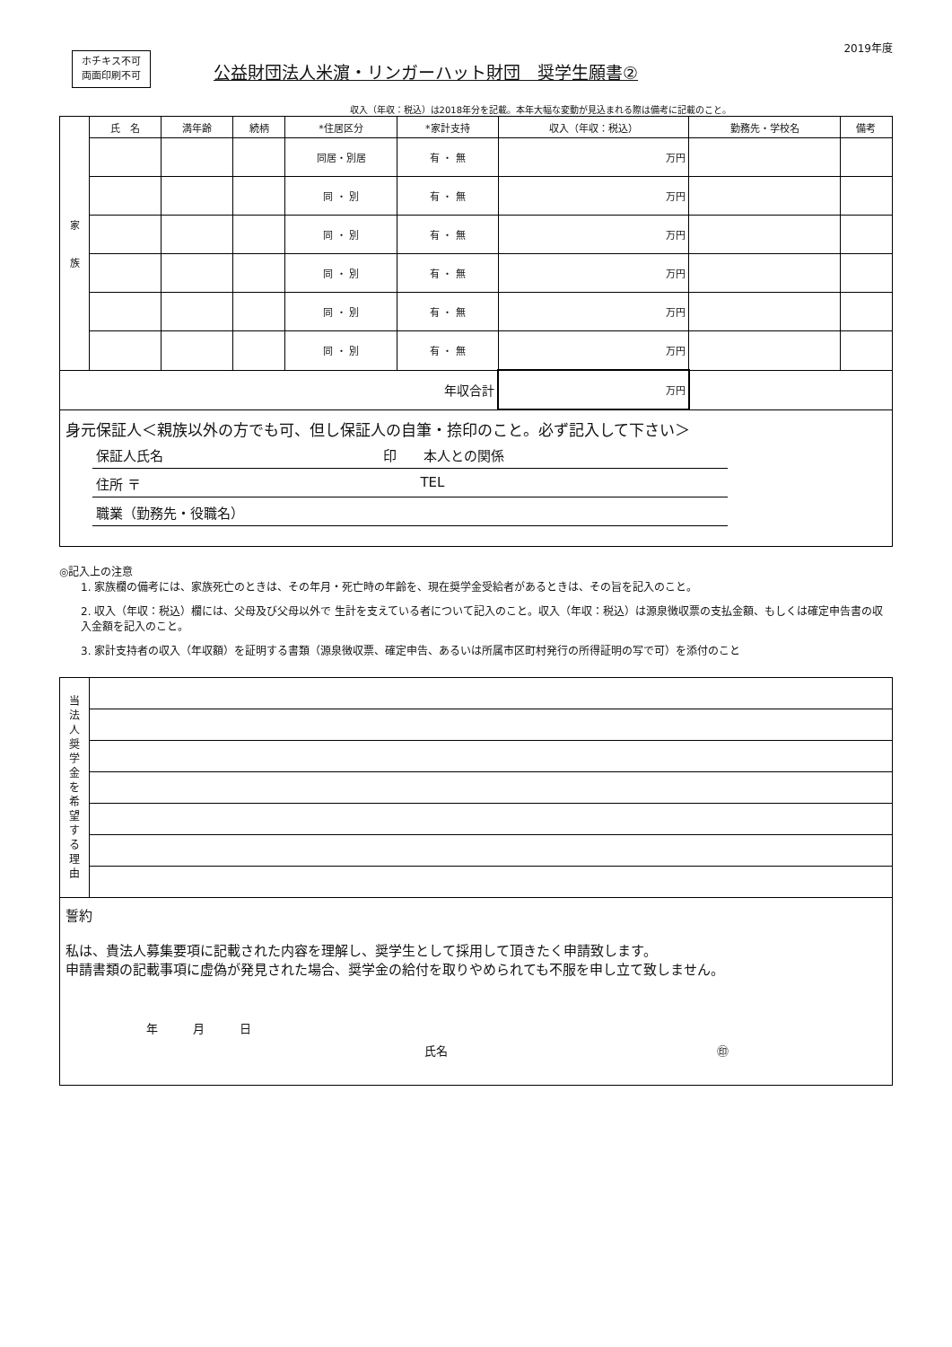ホチキス不可
両面印刷不可
公益財団法人米濵・リンガーハット財団　奨学生願書②
2019年度
収入（年収：税込）は2018年分を記載。本年大幅な変動が見込まれる際は備考に記載のこと。
| 家 族 | 氏 名 | 満年齢 | 続柄 | *住居区分 | *家計支持 | 収入（年収：税込） | 勤務先・学校名 | 備考 |
| | | | | 同居・別居 | 有 ・ 無 | 万円 | | |
| | | | | 同 ・ 別 | 有 ・ 無 | 万円 | | |
| | | | | 同 ・ 別 | 有 ・ 無 | 万円 | | |
| | | | | 同 ・ 別 | 有 ・ 無 | 万円 | | |
| | | | | 同 ・ 別 | 有 ・ 無 | 万円 | | |
| | | | | 同 ・ 別 | 有 ・ 無 | 万円 | | |
| 年収合計 | | | | | | 万円 | | |
身元保証人＜親族以外の方でも可、但し保証人の自筆・捺印のこと。必ず記入して下さい＞
保証人氏名 印　　本人との関係
住所 〒 TEL
職業（勤務先・役職名）
◎記入上の注意
1. 家族欄の備考には、家族死亡のときは、その年月・死亡時の年齢を、現在奨学金受給者があるときは、その旨を記入のこと。
2. 収入（年収：税込）欄には、父母及び父母以外で 生計を支えている者について記入のこと。収入（年収：税込）は源泉徴収票の支払金額、もしくは確定申告書の収入金額を記入のこと。
3. 家計支持者の収入（年収額）を証明する書類（源泉徴収票、確定申告、あるいは所属市区町村発行の所得証明の写で可）を添付のこと
| 当 法 人 奨 学 金 を 希 望 す る 理 由 | |
誓約
私は、貴法人募集要項に記載された内容を理解し、奨学生として採用して頂きたく申請致します。
申請書類の記載事項に虚偽が発見された場合、奨学金の給付を取りやめられても不服を申し立て致しません。
年　　　月　　　日
氏名 ㊞